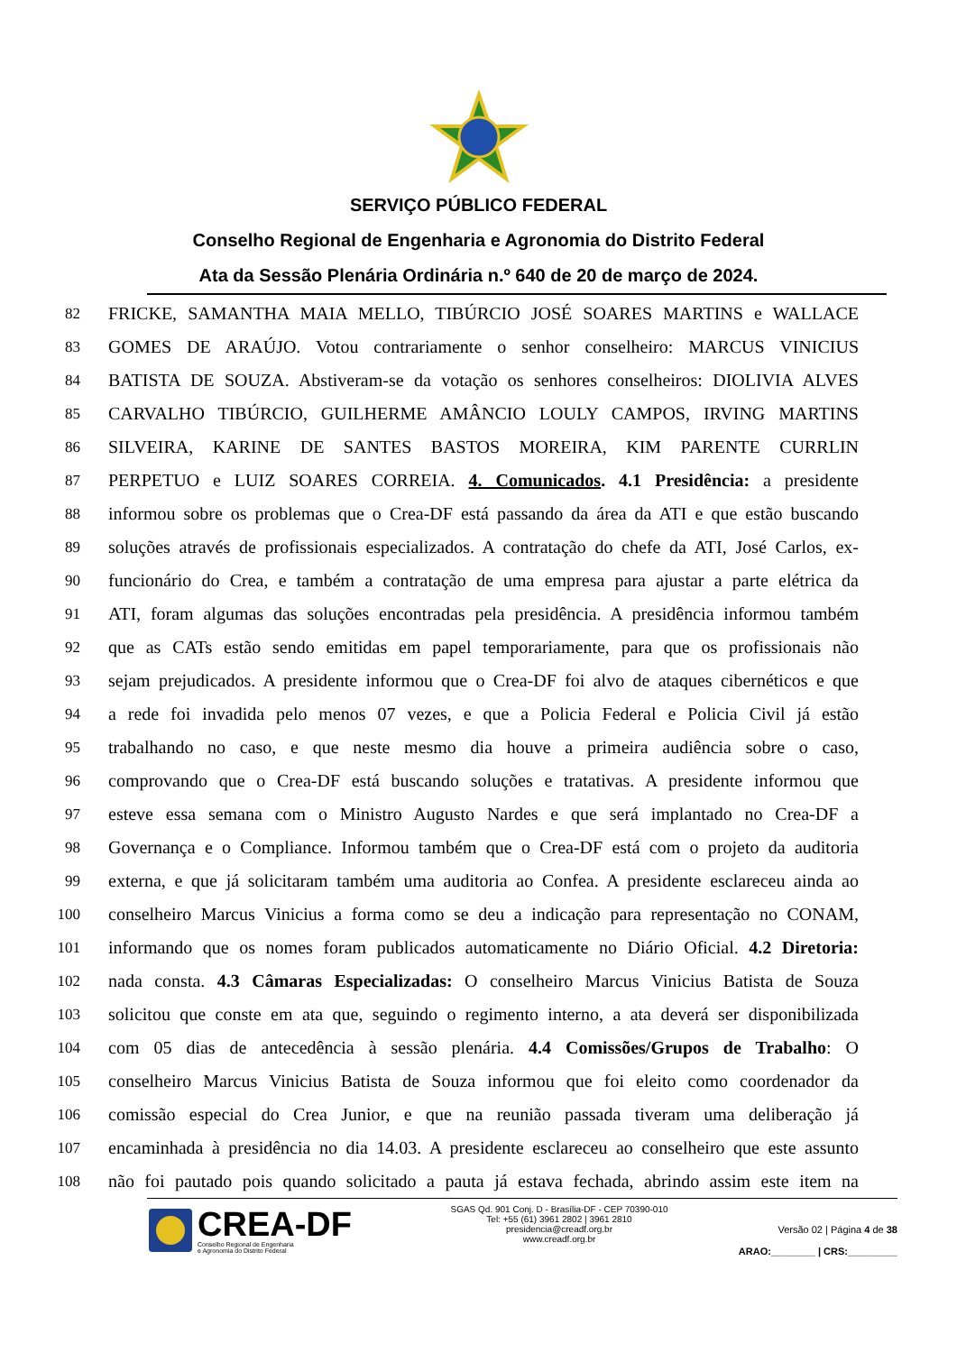SERVIÇO PÚBLICO FEDERAL
Conselho Regional de Engenharia e Agronomia do Distrito Federal
Ata da Sessão Plenária Ordinária n.º 640 de 20 de março de 2024.
82 FRICKE, SAMANTHA MAIA MELLO, TIBÚRCIO JOSÉ SOARES MARTINS e WALLACE
83 GOMES DE ARAÚJO. Votou contrariamente o senhor conselheiro: MARCUS VINICIUS
84 BATISTA DE SOUZA. Abstiveram-se da votação os senhores conselheiros: DIOLIVIA ALVES
85 CARVALHO TIBÚRCIO, GUILHERME AMÂNCIO LOULY CAMPOS, IRVING MARTINS
86 SILVEIRA, KARINE DE SANTES BASTOS MOREIRA, KIM PARENTE CURRLIN
87 PERPETUO e LUIZ SOARES CORREIA. 4. Comunicados. 4.1 Presidência: a presidente
88 informou sobre os problemas que o Crea-DF está passando da área da ATI e que estão buscando
89 soluções através de profissionais especializados. A contratação do chefe da ATI, José Carlos, ex-
90 funcionário do Crea, e também a contratação de uma empresa para ajustar a parte elétrica da
91 ATI, foram algumas das soluções encontradas pela presidência. A presidência informou também
92 que as CATs estão sendo emitidas em papel temporariamente, para que os profissionais não
93 sejam prejudicados. A presidente informou que o Crea-DF foi alvo de ataques cibernéticos e que
94 a rede foi invadida pelo menos 07 vezes, e que a Policia Federal e Policia Civil já estão
95 trabalhando no caso, e que neste mesmo dia houve a primeira audiência sobre o caso,
96 comprovando que o Crea-DF está buscando soluções e tratativas. A presidente informou que
97 esteve essa semana com o Ministro Augusto Nardes e que será implantado no Crea-DF a
98 Governança e o Compliance. Informou também que o Crea-DF está com o projeto da auditoria
99 externa, e que já solicitaram também uma auditoria ao Confea. A presidente esclareceu ainda ao
100 conselheiro Marcus Vinicius a forma como se deu a indicação para representação no CONAM,
101 informando que os nomes foram publicados automaticamente no Diário Oficial. 4.2 Diretoria:
102 nada consta. 4.3 Câmaras Especializadas: O conselheiro Marcus Vinicius Batista de Souza
103 solicitou que conste em ata que, seguindo o regimento interno, a ata deverá ser disponibilizada
104 com 05 dias de antecedência à sessão plenária. 4.4 Comissões/Grupos de Trabalho: O
105 conselheiro Marcus Vinicius Batista de Souza informou que foi eleito como coordenador da
106 comissão especial do Crea Junior, e que na reunião passada tiveram uma deliberação já
107 encaminhada à presidência no dia 14.03. A presidente esclareceu ao conselheiro que este assunto
108 não foi pautado pois quando solicitado a pauta já estava fechada, abrindo assim este item na
CREA-DF
Conselho Regional de Engenharia
e Agronomia do Distrito Federal
SGAS Qd. 901 Conj. D - Brasília-DF - CEP 70390-010
Tel: +55 (61) 3961 2802 | 3961 2810
presidencia@creadf.org.br
www.creadf.org.br
Versão 02 | Página 4 de 38
ARAO:________ | CRS:_________